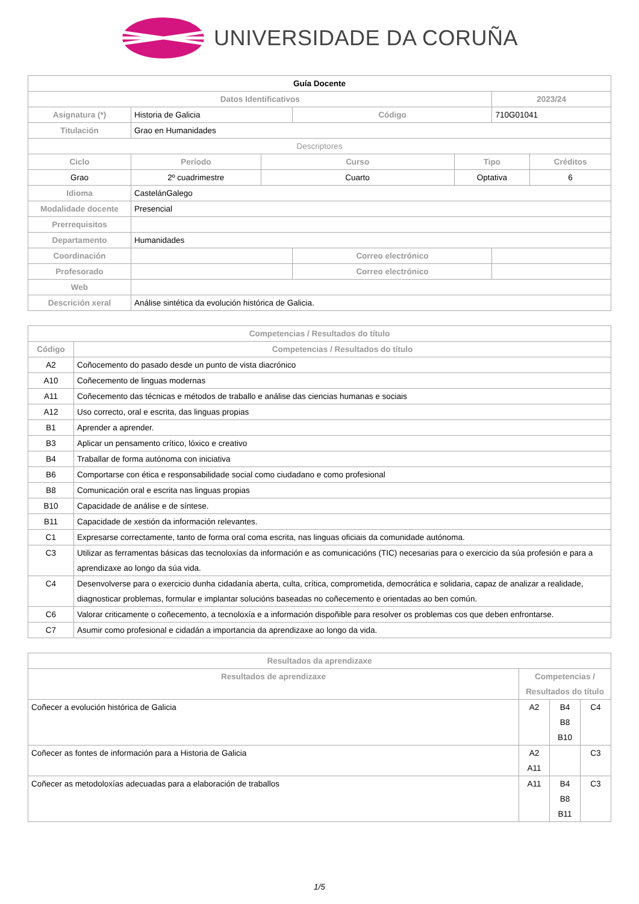UNIVERSIDADE DA CORUÑA
| Guía Docente | | | | | | |
| --- | --- | --- | --- | --- | --- | --- |
| Datos Identificativos | | | | | 2023/24 | |
| Asignatura (*) | Historia de Galicia | | Código | | 710G01041 | |
| Titulación | Grao en Humanidades | | | | | |
| Descriptores | | | | | | |
| Ciclo | Período | Curso | | Tipo | | Créditos |
| Grao | 2º cuadrimestre | Cuarto | | Optativa | | 6 |
| Idioma | CastelánGalego | | | | | |
| Modalidade docente | Presencial | | | | | |
| Prerrequisitos | | | | | | |
| Departamento | Humanidades | | | | | |
| Coordinación | | | Correo electrónico | | | |
| Profesorado | | | Correo electrónico | | | |
| Web | | | | | | |
| Descrición xeral | Análise sintética da evolución histórica de Galicia. | | | | | |
| Competencias / Resultados do título | |
| --- | --- |
| Código | Competencias / Resultados do título |
| A2 | Coñocemento do pasado desde un punto de vista diacrónico |
| A10 | Coñecemento de linguas modernas |
| A11 | Coñecemento das técnicas e métodos de traballo e análise das ciencias humanas e sociais |
| A12 | Uso correcto, oral e escrita, das linguas propias |
| B1 | Aprender a aprender. |
| B3 | Aplicar un pensamento crítico, lóxico e creativo |
| B4 | Traballar de forma autónoma con iniciativa |
| B6 | Comportarse con ética e responsabilidade social como ciudadano e como profesional |
| B8 | Comunicación oral e escrita nas linguas propias |
| B10 | Capacidade de análise e de síntese. |
| B11 | Capacidade de xestión da información relevantes. |
| C1 | Expresarse correctamente, tanto de forma oral coma escrita, nas linguas oficiais da comunidade autónoma. |
| C3 | Utilizar as ferramentas básicas das tecnoloxías da información e as comunicacións (TIC) necesarias para o exercicio da súa profesión e para a aprendizaxe ao longo da súa vida. |
| C4 | Desenvolverse para o exercicio dunha cidadanía aberta, culta, crítica, comprometida, democrática e solidaria, capaz de analizar a realidade, diagnosticar problemas, formular e implantar solucións baseadas no coñecemento e orientadas ao ben común. |
| C6 | Valorar criticamente o coñecemento, a tecnoloxía e a información dispoñible para resolver os problemas cos que deben enfrontarse. |
| C7 | Asumir como profesional e cidadán a importancia da aprendizaxe ao longo da vida. |
| Resultados da aprendizaxe | | | |
| --- | --- | --- | --- |
| Resultados de aprendizaxe | Competencias / Resultados do título | | |
| Coñecer a evolución histórica de Galicia | A2 | B4 B8 B10 | C4 |
| Coñecer as fontes de información para a Historia de Galicia | A2 A11 | | C3 |
| Coñecer as metodoloxías adecuadas para a elaboración de traballos | A11 | B4 B8 B11 | C3 |
1/5